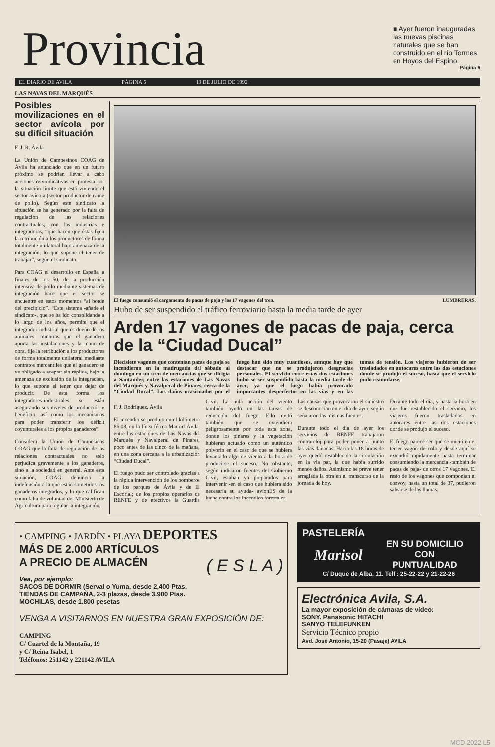Provincia
■ Ayer fueron inauguradas las nuevas piscinas naturales que se han construido en el río Tormes en Hoyos del Espino.
Página 6
EL DIARIO DE AVILA PÁGINA 5 13 DE JULIO DE 1992
LAS NAVAS DEL MARQUÉS
Posibles movilizaciones en el sector avícola por su difícil situación
F. J. R. Ávila
La Unión de Campesinos COAG de Ávila ha anunciado que en un futuro próximo se podrían llevar a cabo acciones reivindicativas en protesta por la situación límite que está viviendo el sector avícola (sector productor de carne de pollo). Según este sindicato la situación se ha generado por la falta de regulación de las relaciones contractuales, con las industrias e integradoras, “que hacen que éstas fijen la retribución a los productores de forma totalmente unilateral bajo amenaza de la integración, lo que supone el tener de trabajar”, según el sindicato.
Para COAG el desarrollo en España, a finales de los 50, de la producción intensiva de pollo mediante sistemas de integración hace que el sector se encuentre en estos momentos “al borde del precipicio”. “Este sistema -añade el sindicato-, que se ha ido consolidando a lo largo de los años, permite que el integrador-indistrial que es dueño de los animales, mientras que el ganadero aporta las instalaciones y la mano de obra, fije la retribución a los productores de forma totalmente unilateral mediante contratos mercantiles que el ganadero se ve obligado a aceptar sin réplica, bajo la amenaza de exclusión de la integración, lo que supone el tener que dejar de producir. De esta forma los integradores-industriales se están asegurando sus niveles de producción y beneficio, así como los mecanismos para poder transferir los déficit coyunturales a los propios ganaderos”.
Considera la Unión de Campesinos COAG que la falta de regulación de las relaciones contractuales no sólo perjudica gravemente a los ganaderos, sino a la sociedad en general. Ante esta situación, COAG denuncia la indefensión a la que están sometidos los ganaderos integrados, y lo que califican como falta de voluntad del Ministerio de Agricultura para regular la integración.
El fuego consumió el cargamento de pacas de paja y los 17 vagones del tren. LUMBRERAS.
Hubo de ser suspendido el tráfico ferroviario hasta la media tarde de ayer
Arden 17 vagones de pacas de paja, cerca de la “Ciudad Ducal”
Diecisiete vagones que contenían pacas de paja se incendieron en la madrugada del sábado al domingo en un tren de mercancías que se dirigía a Santander, entre las estaciones de Las Navas del Marqués y Navalperal de Pinares, cerca de la “Ciudad Ducal”. Los daños ocasionados por el fuego han sido muy cuantiosos, aunque hay que destacar que no se produjeron desgracias personales. El servicio entre estas dos estaciones hubo se ser suspendido hasta la media tarde de ayer, ya que el fuego había provocado importantes desperfectos en las vías y en las tomas de tensión. Los viajeros hubieron de ser trasladados en autocares entre las dos estaciones donde se produjo el suceso, hasta que el servicio pudo reanudarse.
F. J. Rodríguez. Ávila
El incendio se produjo en el kilómetro 86,08, en la línea férrea Madrid-Ávila, entre las estaciones de Las Navas del Marqués y Navalperal de Pinares, poco antes de las cinco de la mañana, en una zona cercana a la urbanización “Ciudad Ducal”.
El fuego pudo ser controlado gracias a la rápida intervención de los bomberos de los parques de Ávila y de El Escorial; de los propios operarios de RENFE y de efectivos la Guardia Civil. La nula acción del viento también ayudó en las tareas de reducción del fuego. Ello evitó también que se extendiera peligrosamente por toda esta zona, donde los pinares y la vegetación hubieran actuado como un auténtico polvorín en el caso de que se hubiera levantado algo de viento a la hora de producirse el suceso. No obstante, según indicaron fuentes del Gobierno Civil, estaban ya preparados para intervenir -en el caso que hubiera sido necesaria su ayuda- avionES de la lucha contra los incendios forestales.
Las causas que provocaron el siniestro se desconocían en el día de ayer, según señalaron las mismas fuentes.
Durante todo el día de ayer los servicios de RENFE trabajaron contrareloj para poder poner a punto las vías dañadas. Hacia las 18 horas de ayer quedó restablecido la circulación en la vía par, la que había sufrido menos daños. Asímismo se preve tener arraglada la otra en el transcurso de la jornada de hoy.
Durante todo el día, y hasta la hora en que fue restablecido el servicio, los viajeros fueron trasladados en autocares entre las dos estaciones donde se produjo el suceso.
El fuego parece ser que se inició en el tercer vagón de cola y desde aquí se extendió rapidamente hasta terminar consumiendo la mercancía -también de pacas de paja- de otros 17 vagones. El resto de los vagones que componían el convoy, hasta un total de 37, pudieron salvarse de las llamas.
• CAMPING • JARDÍN • PLAYA DEPORTES
MÁS DE 2.000 ARTÍCULOS
A PRECIO DE ALMACÉN ( E S L A )
Vea, por ejemplo:
SACOS DE DORMIR (Serval o Yuma, desde 2,400 Ptas.
TIENDAS DE CAMPAÑA, 2-3 plazas, desde 3.900 Ptas.
MOCHILAS, desde 1.800 pesetas
VENGA A VISITARNOS EN NUESTRA GRAN EXPOSICIÓN DE:
CAMPING
C/ Cuartel de la Montaña, 19
y C/ Reina Isabel, 1
Teléfonos: 251142 y 221142 AVILA
PASTELERÍA
Marisol EN SU DOMICILIO
CON
PUNTUALIDAD
C/ Duque de Alba, 11. Telf.: 25-22-22 y 21-22-26
Electrónica Avila, S.A.
La mayor exposición de cámaras de vídeo:
SONY. Panasonic HITACHI
SANYO TELEFUNKEN
Servicio Técnico propio
Avd. José Antonio, 15-20 (Pasaje) AVILA
MCD 2022 L5